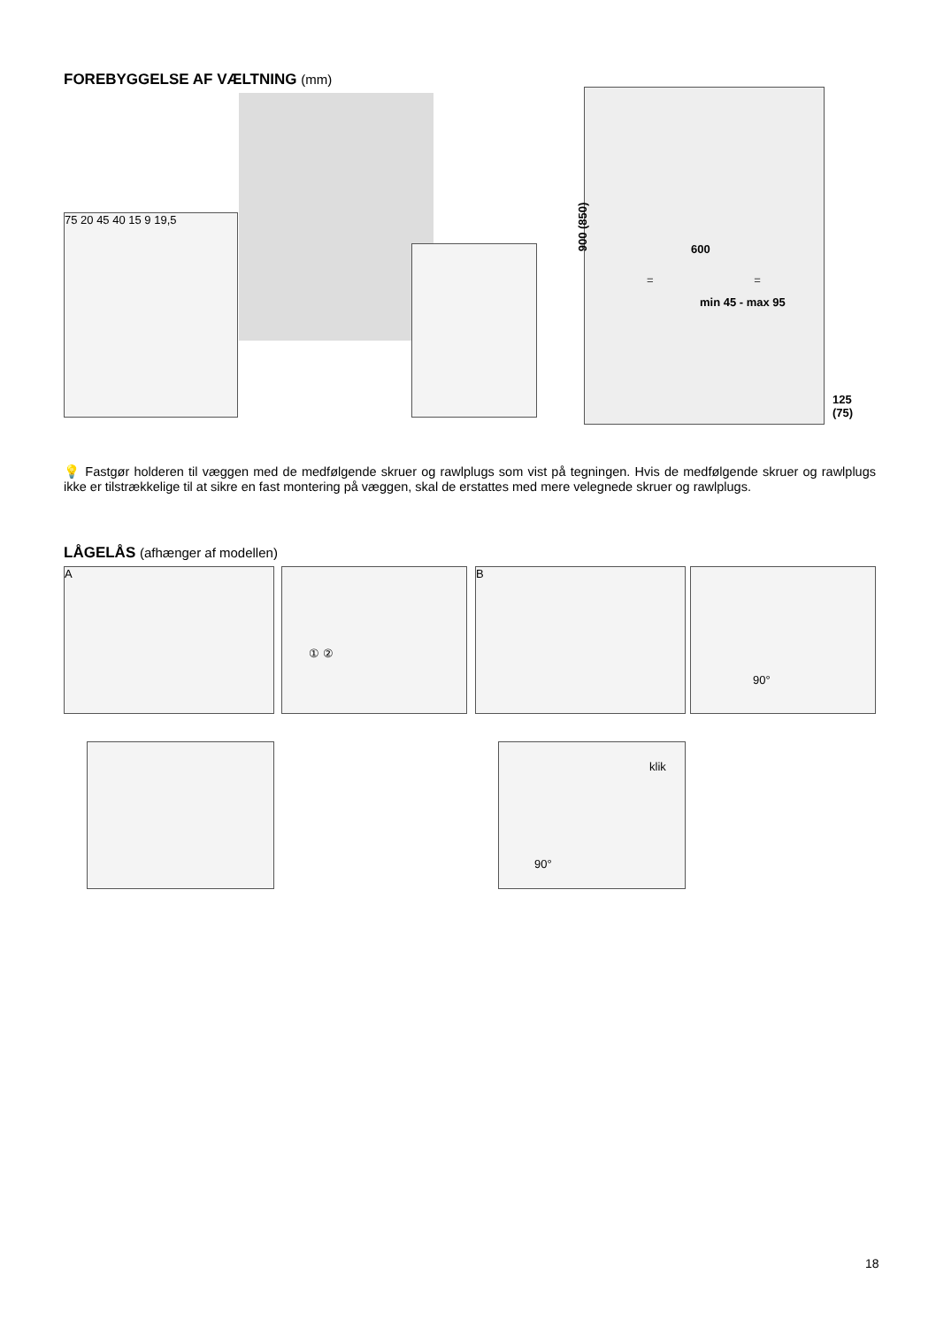FOREBYGGELSE AF VÆLTNING (mm)
75 20 45 40 15 9 19,5
900 (850)
600
= =
min 45 - max 95
125 (75)
💡 Fastgør holderen til væggen med de medfølgende skruer og rawlplugs som vist på tegningen. Hvis de medfølgende skruer og rawlplugs ikke er tilstrækkelige til at sikre en fast montering på væggen, skal de erstattes med mere velegnede skruer og rawlplugs.
LÅGELÅS (afhænger af modellen)
A ① ② B 90°
klik
90°
18